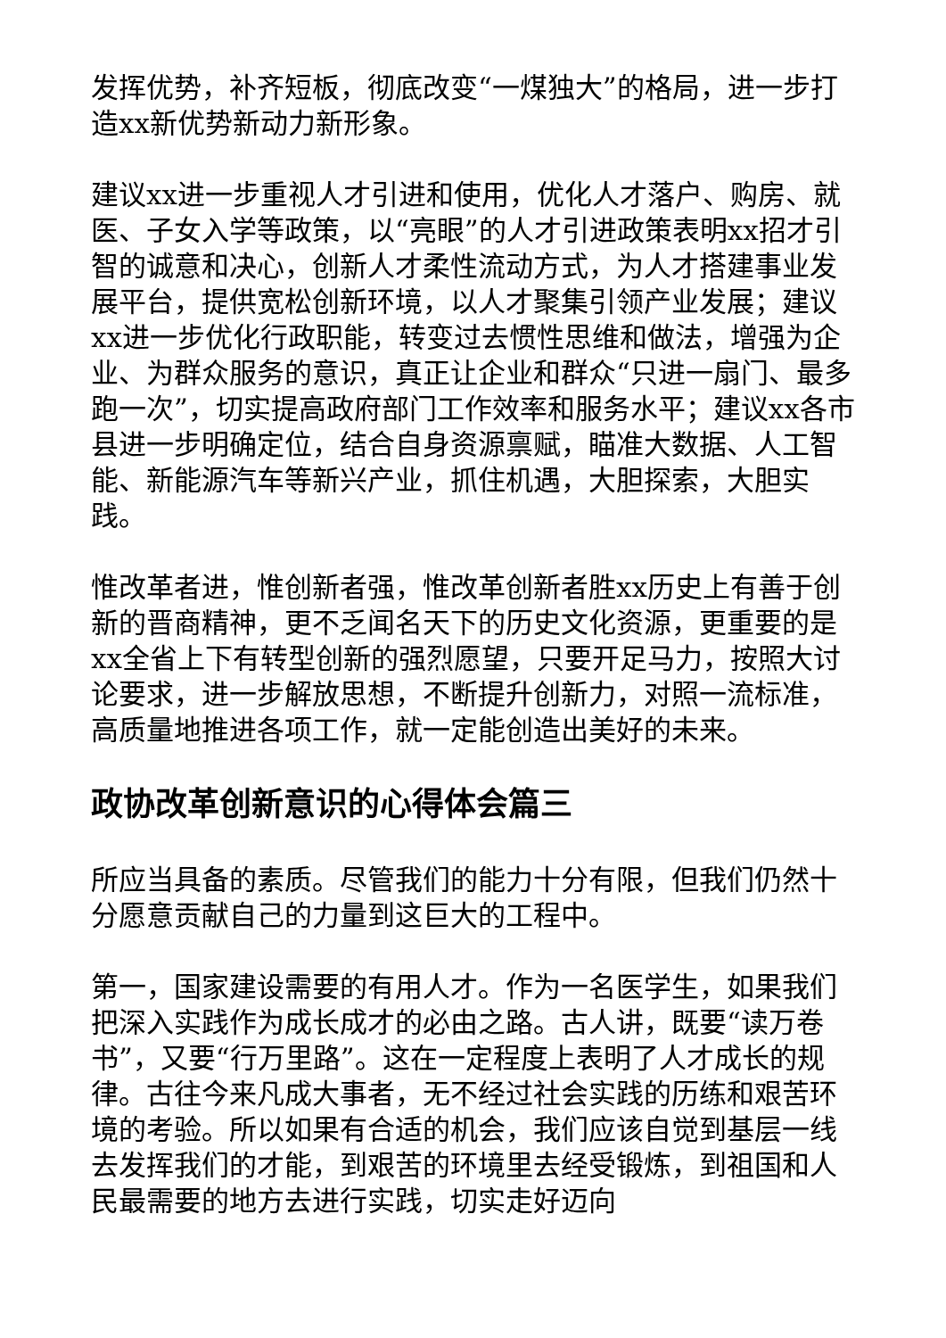发挥优势，补齐短板，彻底改变“一煤独大”的格局，进一步打造xx新优势新动力新形象。
建议xx进一步重视人才引进和使用，优化人才落户、购房、就医、子女入学等政策，以“亮眼”的人才引进政策表明xx招才引智的诚意和决心，创新人才柔性流动方式，为人才搭建事业发展平台，提供宽松创新环境，以人才聚集引领产业发展；建议xx进一步优化行政职能，转变过去惯性思维和做法，增强为企业、为群众服务的意识，真正让企业和群众“只进一扇门、最多跑一次”，切实提高政府部门工作效率和服务水平；建议xx各市县进一步明确定位，结合自身资源禀赋，瞄准大数据、人工智能、新能源汽车等新兴产业，抓住机遇，大胆探索，大胆实践。
惟改革者进，惟创新者强，惟改革创新者胜xx历史上有善于创新的晋商精神，更不乏闻名天下的历史文化资源，更重要的是xx全省上下有转型创新的强烈愿望，只要开足马力，按照大讨论要求，进一步解放思想，不断提升创新力，对照一流标准，高质量地推进各项工作，就一定能创造出美好的未来。
政协改革创新意识的心得体会篇三
所应当具备的素质。尽管我们的能力十分有限，但我们仍然十分愿意贡献自己的力量到这巨大的工程中。
第一，国家建设需要的有用人才。作为一名医学生，如果我们把深入实践作为成长成才的必由之路。古人讲，既要“读万卷书”，又要“行万里路”。这在一定程度上表明了人才成长的规律。古往今来凡成大事者，无不经过社会实践的历练和艰苦环境的考验。所以如果有合适的机会，我们应该自觉到基层一线去发挥我们的才能，到艰苦的环境里去经受锻炼，到祖国和人民最需要的地方去进行实践，切实走好迈向